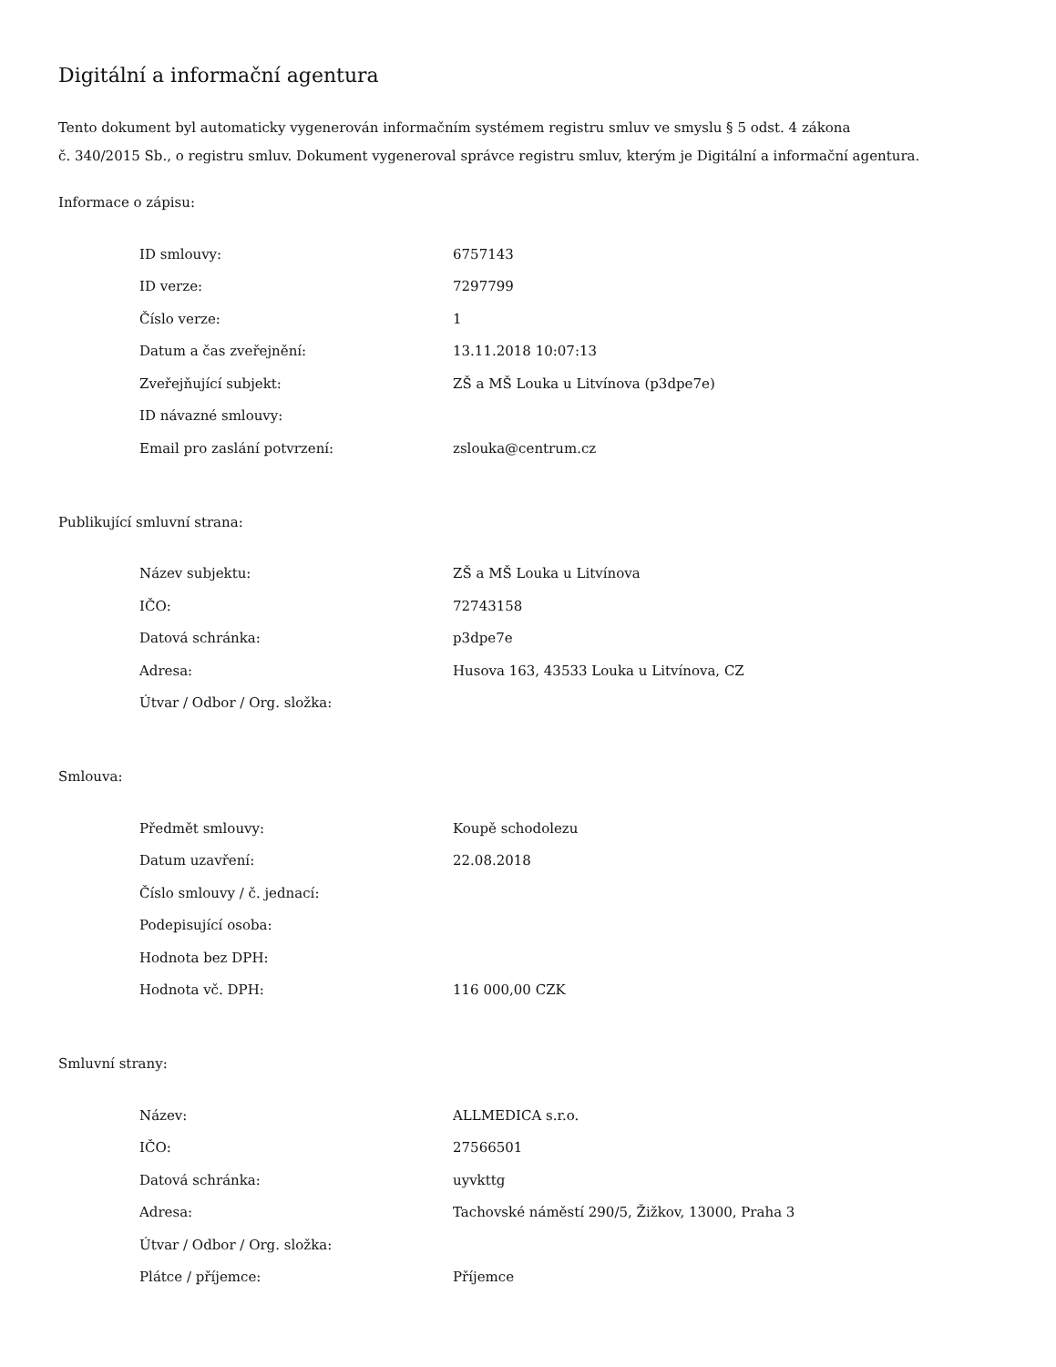Digitální a informační agentura
Tento dokument byl automaticky vygenerován informačním systémem registru smluv ve smyslu § 5 odst. 4 zákona
č. 340/2015 Sb., o registru smluv. Dokument vygeneroval správce registru smluv, kterým je Digitální a informační agentura.
Informace o zápisu:
| ID smlouvy: | 6757143 |
| ID verze: | 7297799 |
| Číslo verze: | 1 |
| Datum a čas zveřejnění: | 13.11.2018 10:07:13 |
| Zveřejňující subjekt: | ZŠ a MŠ Louka u Litvínova (p3dpe7e) |
| ID návazné smlouvy: | |
| Email pro zaslání potvrzení: | zslouka@centrum.cz |
Publikující smluvní strana:
| Název subjektu: | ZŠ a MŠ Louka u Litvínova |
| IČO: | 72743158 |
| Datová schránka: | p3dpe7e |
| Adresa: | Husova 163, 43533 Louka u Litvínova, CZ |
| Útvar / Odbor / Org. složka: | |
Smlouva:
| Předmět smlouvy: | Koupě schodolezu |
| Datum uzavření: | 22.08.2018 |
| Číslo smlouvy / č. jednací: | |
| Podepisující osoba: | |
| Hodnota bez DPH: | |
| Hodnota vč. DPH: | 116 000,00 CZK |
Smluvní strany:
| Název: | ALLMEDICA s.r.o. |
| IČO: | 27566501 |
| Datová schránka: | uyvkttg |
| Adresa: | Tachovské náměstí 290/5, Žižkov, 13000, Praha 3 |
| Útvar / Odbor / Org. složka: | |
| Plátce / příjemce: | Příjemce |